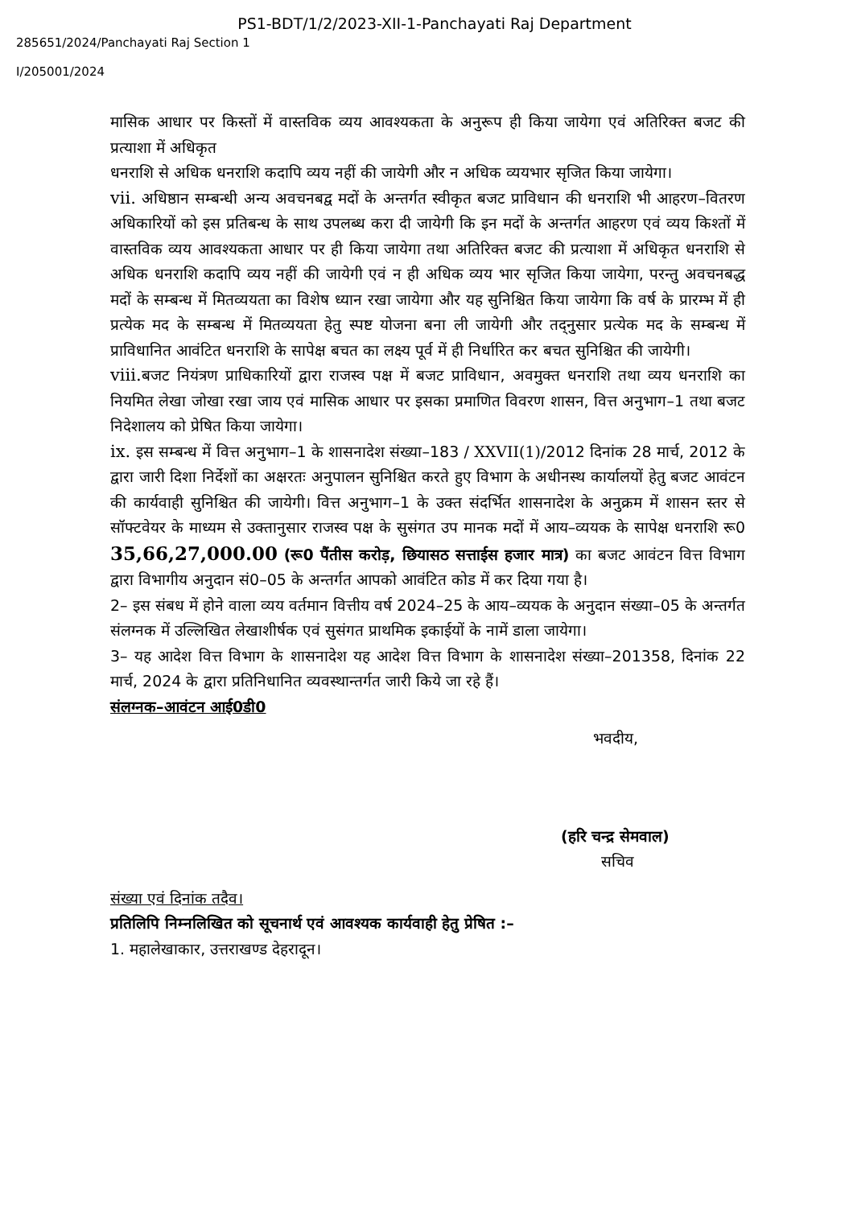PS1-BDT/1/2/2023-XII-1-Panchayati Raj Department
285651/2024/Panchayati Raj Section 1
I/205001/2024
मासिक आधार पर किस्तों में वास्तविक व्यय आवश्यकता के अनुरूप ही किया जायेगा एवं अतिरिक्त बजट की प्रत्याशा में अधिकृत
धनराशि से अधिक धनराशि कदापि व्यय नहीं की जायेगी और न अधिक व्ययभार सृजित किया जायेगा।
vii. अधिष्ठान सम्बन्धी अन्य अवचनबद्व मदों के अन्तर्गत स्वीकृत बजट प्राविधान की धनराशि भी आहरण–वितरण अधिकारियों को इस प्रतिबन्ध के साथ उपलब्ध करा दी जायेगी कि इन मदों के अन्तर्गत आहरण एवं व्यय किश्तों में वास्तविक व्यय आवश्यकता आधार पर ही किया जायेगा तथा अतिरिक्त बजट की प्रत्याशा में अधिकृत धनराशि से अधिक धनराशि कदापि व्यय नहीं की जायेगी एवं न ही अधिक व्यय भार सृजित किया जायेगा, परन्तु अवचनबद्ध मदों के सम्बन्ध में मितव्ययता का विशेष ध्यान रखा जायेगा और यह सुनिश्चित किया जायेगा कि वर्ष के प्रारम्भ में ही प्रत्येक मद के सम्बन्ध में मितव्ययता हेतु स्पष्ट योजना बना ली जायेगी और तद्नुसार प्रत्येक मद के सम्बन्ध में प्राविधानित आवंटित धनराशि के सापेक्ष बचत का लक्ष्य पूर्व में ही निर्धारित कर बचत सुनिश्चित की जायेगी।
viii. बजट नियंत्रण प्राधिकारियों द्वारा राजस्व पक्ष में बजट प्राविधान, अवमुक्त धनराशि तथा व्यय धनराशि का नियमित लेखा जोखा रखा जाय एवं मासिक आधार पर इसका प्रमाणित विवरण शासन, वित्त अनुभाग–1 तथा बजट निदेशालय को प्रेषित किया जायेगा।
ix. इस सम्बन्ध में वित्त अनुभाग–1 के शासनादेश संख्या–183 / XXVII(1)/2012 दिनांक 28 मार्च, 2012 के द्वारा जारी दिशा निर्देशों का अक्षरतः अनुपालन सुनिश्चित करते हुए विभाग के अधीनस्थ कार्यालयों हेतु बजट आवंटन की कार्यवाही सुनिश्चित की जायेगी। वित्त अनुभाग–1 के उक्त संदर्भित शासनादेश के अनुक्रम में शासन स्तर से सॉफ्टवेयर के माध्यम से उक्तानुसार राजस्व पक्ष के सुसंगत उप मानक मदों में आय–व्ययक के सापेक्ष धनराशि रू0 35,66,27,000.00 (रू0 पैंतीस करोड़, छियासठ सत्ताईस हजार मात्र) का बजट आवंटन वित्त विभाग द्वारा विभागीय अनुदान सं0–05 के अन्तर्गत आपको आवंटित कोड में कर दिया गया है।
2– इस संबध में होने वाला व्यय वर्तमान वित्तीय वर्ष 2024–25 के आय–व्ययक के अनुदान संख्या–05 के अन्तर्गत संलग्नक में उल्लिखित लेखाशीर्षक एवं सुसंगत प्राथमिक इकाईयों के नामें डाला जायेगा।
3– यह आदेश वित्त विभाग के शासनादेश यह आदेश वित्त विभाग के शासनादेश संख्या–201358, दिनांक 22 मार्च, 2024 के द्वारा प्रतिनिधानित व्यवस्थान्तर्गत जारी किये जा रहे हैं।
संलग्नक–आवंटन आई0डी0
भवदीय,
(हरि चन्द्र सेमवाल)
सचिव
संख्या एवं दिनांक तदैव।
प्रतिलिपि निम्नलिखित को सूचनार्थ एवं आवश्यक कार्यवाही हेतु प्रेषित :–
1. महालेखाकार, उत्तराखण्ड देहरादून।